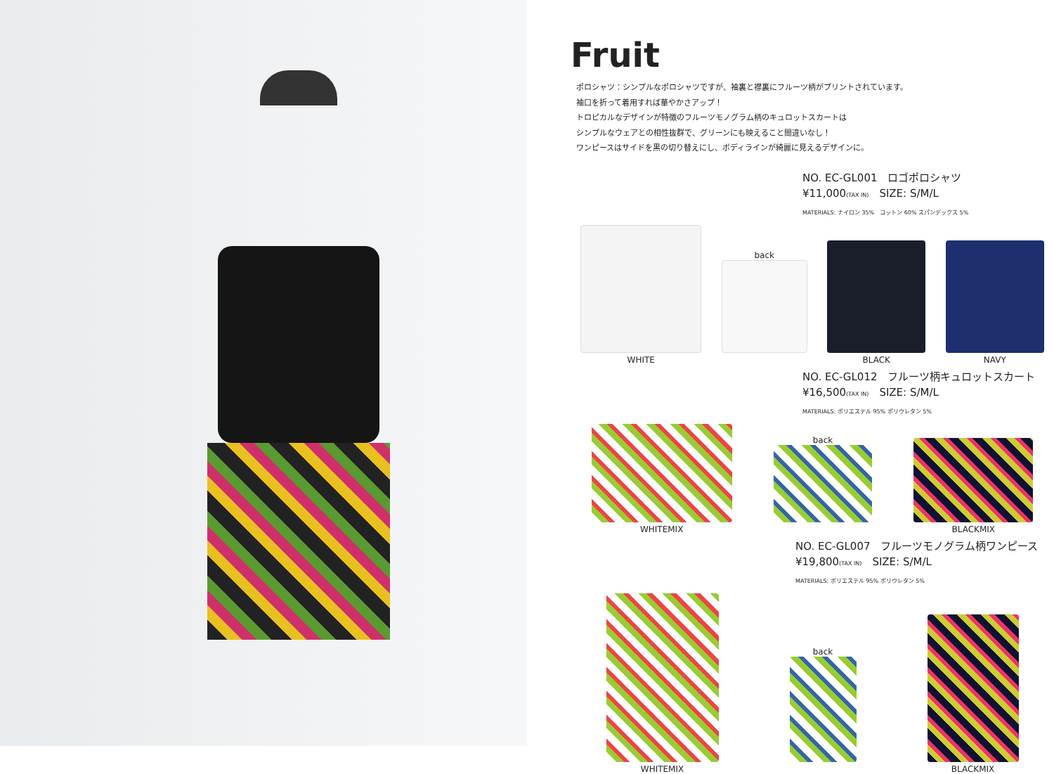Fruit
ポロシャツ：シンプルなポロシャツですが、袖裏と襟裏にフルーツ柄がプリントされています。
袖口を折って着用すれば華やかさアップ！
トロピカルなデザインが特徴のフルーツモノグラム柄のキュロットスカートは
シンプルなウェアとの相性抜群で、グリーンにも映えること間違いなし！
ワンピースはサイドを黒の切り替えにし、ボディラインが綺麗に見えるデザインに。
NO. EC-GL001　ロゴポロシャツ
¥11,000(TAX IN)　SIZE: S/M/L
MATERIALS: ナイロン 35%　コットン 60% スパンデックス 5%
WHITE
back
BLACK
NAVY
NO. EC-GL012　フルーツ柄キュロットスカート
¥16,500(TAX IN)　SIZE: S/M/L
MATERIALS: ポリエステル 95% ポリウレタン 5%
WHITEMIX
back
BLACKMIX
NO. EC-GL007　フルーツモノグラム柄ワンピース
¥19,800(TAX IN)　SIZE: S/M/L
MATERIALS: ポリエステル 95% ポリウレタン 5%
WHITEMIX
back
BLACKMIX